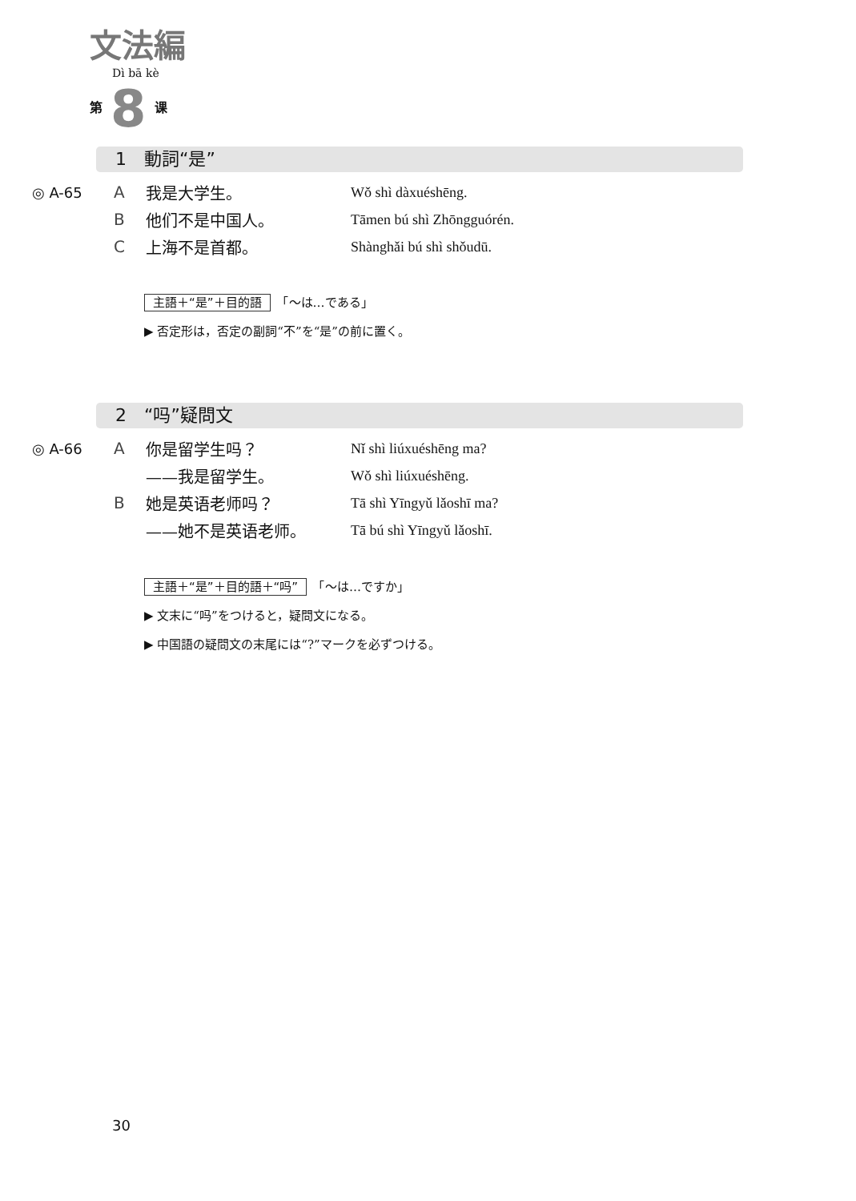文法編
Dì bā kè
第 8 课
1　動詞“是”
| ◎ A-65 | A | 我是大学生。 | Wǒ shì dàxuéshēng. |
| | B | 他们不是中国人。 | Tāmen bú shì Zhōngguórén. |
| | C | 上海不是首都。 | Shànghǎi bú shì shǒudū. |
主語＋“是”＋目的語　「～は…である」
▶ 否定形は，否定の副詞“不”を“是”の前に置く。
2　“吗”疑問文
| ◎ A-66 | A | 你是留学生吗？ | Nǐ shì liúxuéshēng ma? |
| | | ——我是留学生。 | Wǒ shì liúxuéshēng. |
| | B | 她是英语老师吗？ | Tā shì Yīngyǔ lǎoshī ma? |
| | | ——她不是英语老师。 | Tā bú shì Yīngyǔ lǎoshī. |
主語＋“是”＋目的語＋“吗”　「～は…ですか」
▶ 文末に“吗”をつけると，疑問文になる。
▶ 中国語の疑問文の末尾には“?”マークを必ずつける。
30